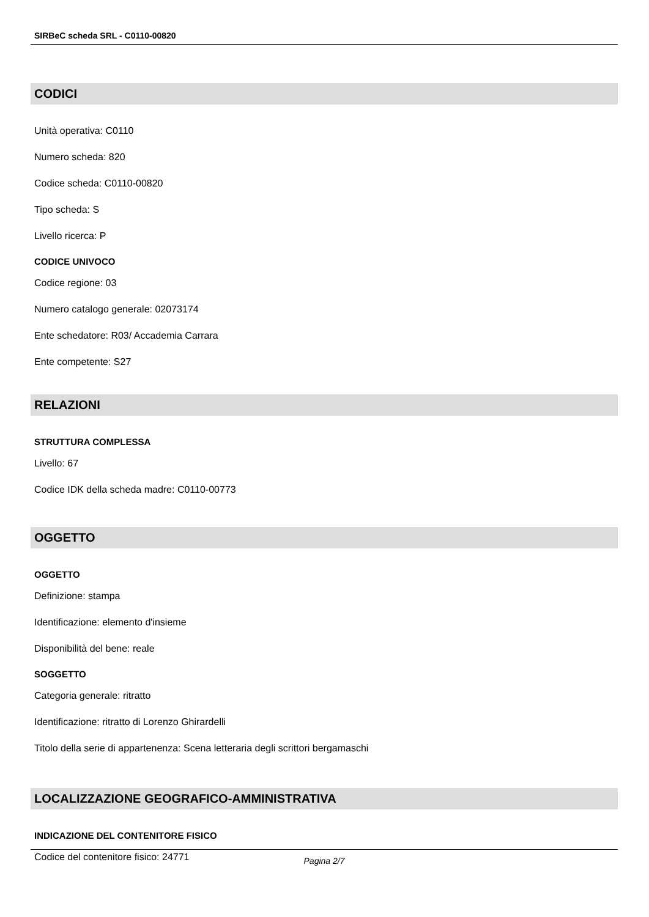SIRBeC scheda SRL - C0110-00820
CODICI
Unità operativa: C0110
Numero scheda: 820
Codice scheda: C0110-00820
Tipo scheda: S
Livello ricerca: P
CODICE UNIVOCO
Codice regione: 03
Numero catalogo generale: 02073174
Ente schedatore: R03/ Accademia Carrara
Ente competente: S27
RELAZIONI
STRUTTURA COMPLESSA
Livello: 67
Codice IDK della scheda madre: C0110-00773
OGGETTO
OGGETTO
Definizione: stampa
Identificazione: elemento d'insieme
Disponibilità del bene: reale
SOGGETTO
Categoria generale: ritratto
Identificazione: ritratto di Lorenzo Ghirardelli
Titolo della serie di appartenenza: Scena letteraria degli scrittori bergamaschi
LOCALIZZAZIONE GEOGRAFICO-AMMINISTRATIVA
INDICAZIONE DEL CONTENITORE FISICO
Codice del contenitore fisico: 24771
Pagina 2/7